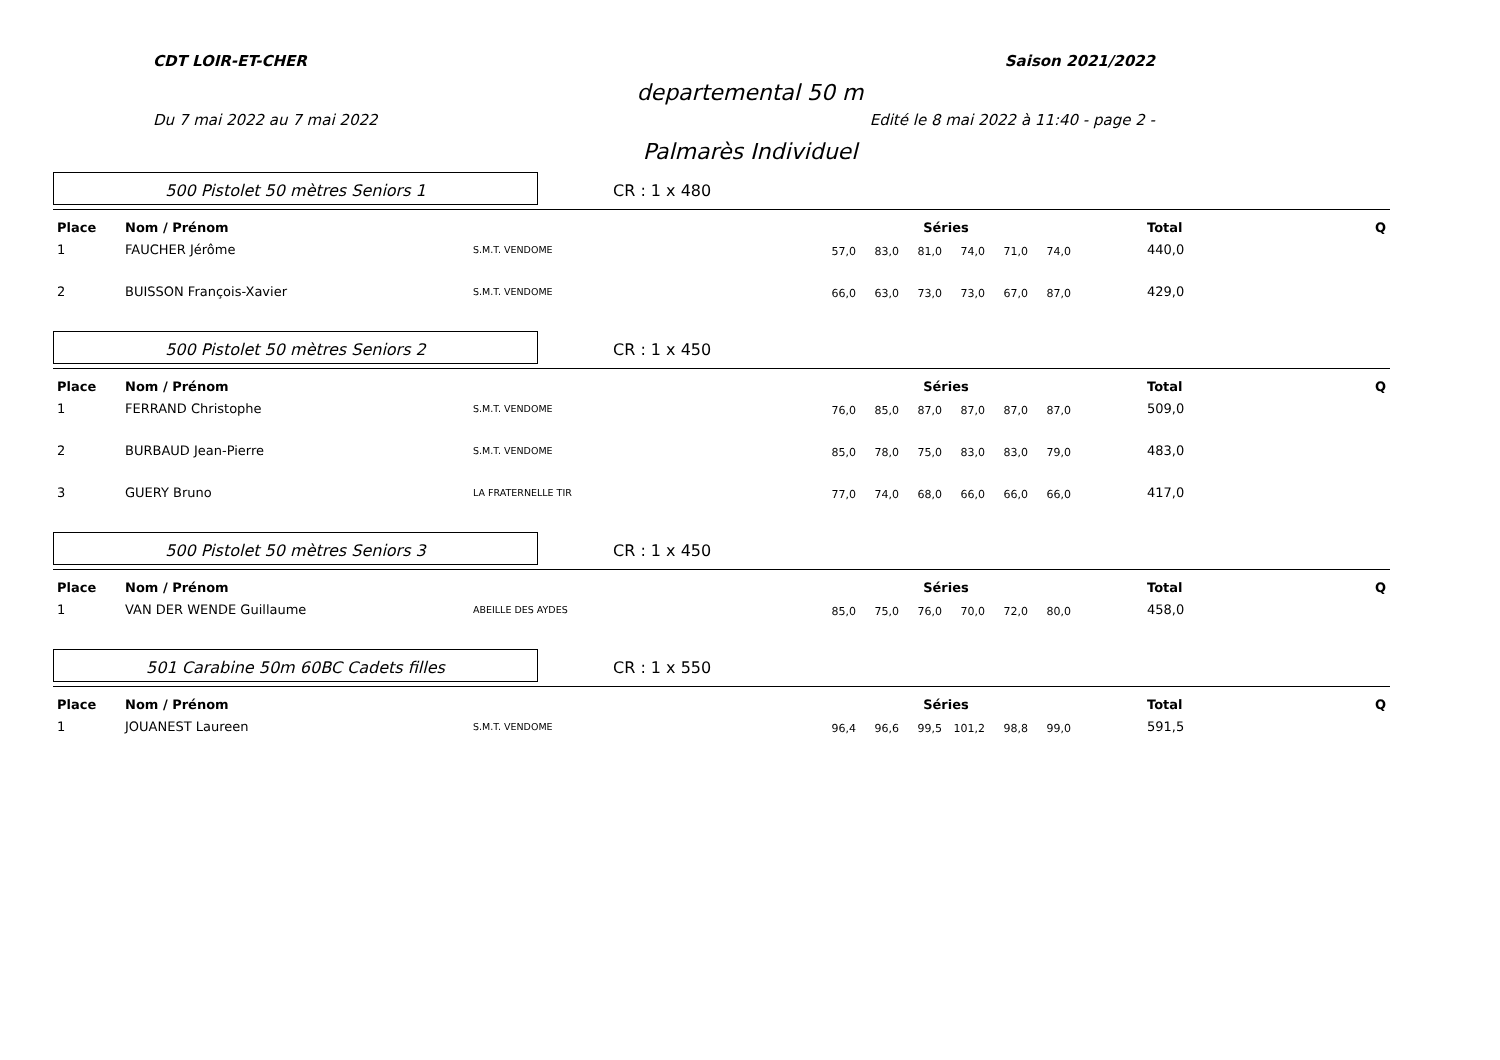CDT LOIR-ET-CHER Saison 2021/2022
departemental 50 m
Du 7 mai 2022 au 7 mai 2022 Edité le 8 mai 2022 à 11:40 - page 2 -
Palmarès Individuel
500 Pistolet 50 mètres Seniors 1
CR : 1 x 480
| Place | Nom / Prénom | | Séries | | | | | | | Total | Q |
| --- | --- | --- | --- | --- | --- | --- | --- | --- | --- | --- | --- |
| 1 | FAUCHER Jérôme | S.M.T. VENDOME | 57,0 | 83,0 | 81,0 | 74,0 | 71,0 | 74,0 | | 440,0 | |
| 2 | BUISSON François-Xavier | S.M.T. VENDOME | 66,0 | 63,0 | 73,0 | 73,0 | 67,0 | 87,0 | | 429,0 | |
500 Pistolet 50 mètres Seniors 2
CR : 1 x 450
| Place | Nom / Prénom | | Séries | | | | | | | Total | Q |
| --- | --- | --- | --- | --- | --- | --- | --- | --- | --- | --- | --- |
| 1 | FERRAND Christophe | S.M.T. VENDOME | 76,0 | 85,0 | 87,0 | 87,0 | 87,0 | 87,0 | | 509,0 | |
| 2 | BURBAUD Jean-Pierre | S.M.T. VENDOME | 85,0 | 78,0 | 75,0 | 83,0 | 83,0 | 79,0 | | 483,0 | |
| 3 | GUERY Bruno | LA FRATERNELLE TIR | 77,0 | 74,0 | 68,0 | 66,0 | 66,0 | 66,0 | | 417,0 | |
500 Pistolet 50 mètres Seniors 3
CR : 1 x 450
| Place | Nom / Prénom | | Séries | | | | | | | Total | Q |
| --- | --- | --- | --- | --- | --- | --- | --- | --- | --- | --- | --- |
| 1 | VAN DER WENDE Guillaume | ABEILLE DES AYDES | 85,0 | 75,0 | 76,0 | 70,0 | 72,0 | 80,0 | | 458,0 | |
501 Carabine 50m 60BC Cadets filles
CR : 1 x 550
| Place | Nom / Prénom | | Séries | | | | | | | Total | Q |
| --- | --- | --- | --- | --- | --- | --- | --- | --- | --- | --- | --- |
| 1 | JOUANEST Laureen | S.M.T. VENDOME | 96,4 | 96,6 | 99,5 | 101,2 | 98,8 | 99,0 | | 591,5 | |